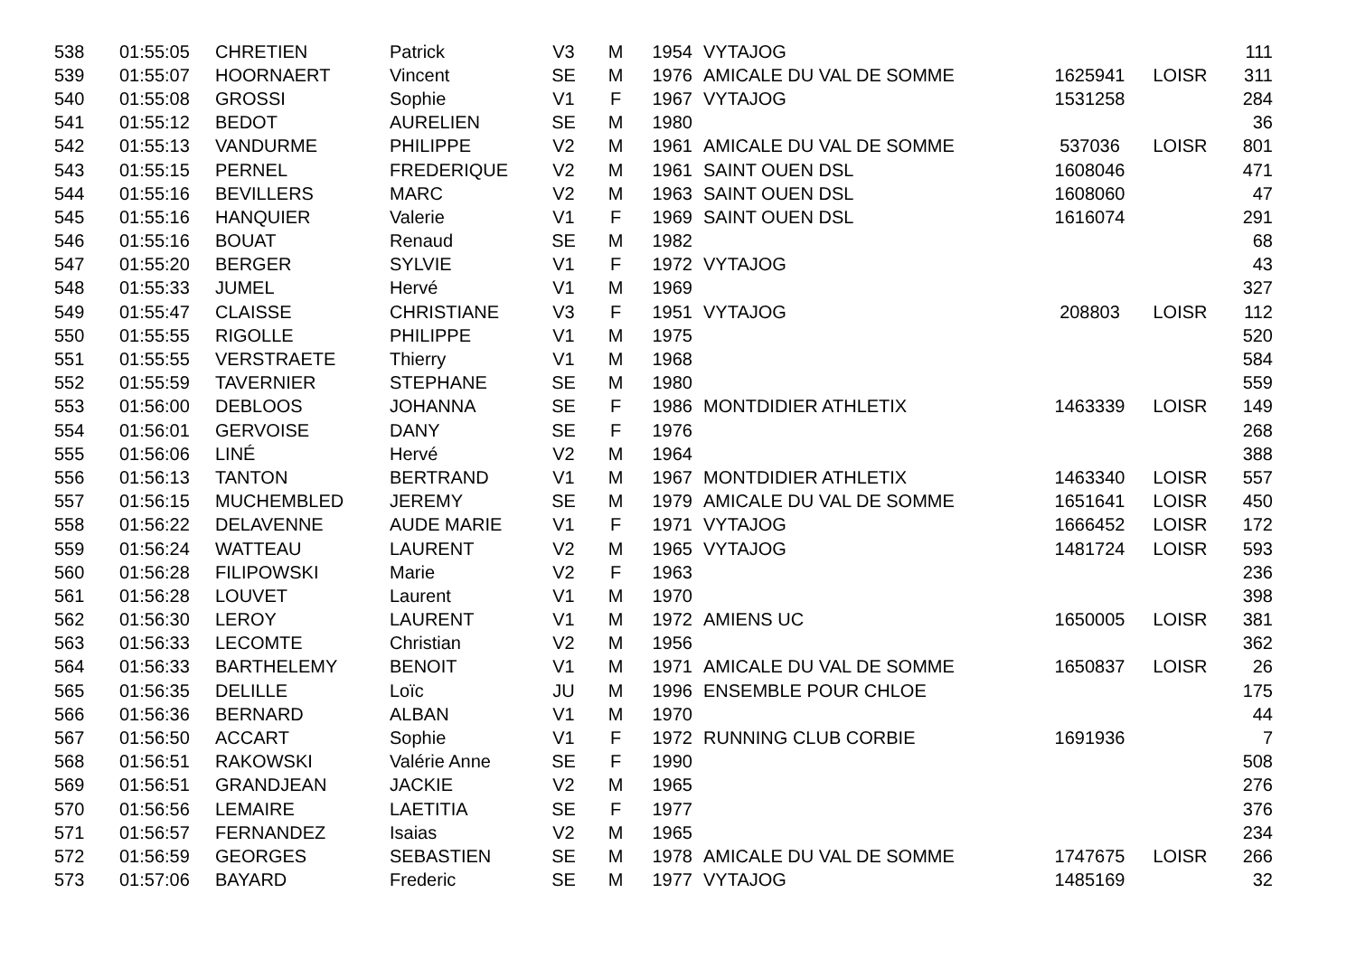| 538 | 01:55:05 | CHRETIEN | Patrick | V3 | M | 1954 | VYTAJOG | | | 111 |
| 539 | 01:55:07 | HOORNAERT | Vincent | SE | M | 1976 | AMICALE DU VAL DE SOMME | 1625941 | LOISR | 311 |
| 540 | 01:55:08 | GROSSI | Sophie | V1 | F | 1967 | VYTAJOG | 1531258 | | 284 |
| 541 | 01:55:12 | BEDOT | AURELIEN | SE | M | 1980 | | | | 36 |
| 542 | 01:55:13 | VANDURME | PHILIPPE | V2 | M | 1961 | AMICALE DU VAL DE SOMME | 537036 | LOISR | 801 |
| 543 | 01:55:15 | PERNEL | FREDERIQUE | V2 | M | 1961 | SAINT OUEN DSL | 1608046 | | 471 |
| 544 | 01:55:16 | BEVILLERS | MARC | V2 | M | 1963 | SAINT OUEN DSL | 1608060 | | 47 |
| 545 | 01:55:16 | HANQUIER | Valerie | V1 | F | 1969 | SAINT OUEN DSL | 1616074 | | 291 |
| 546 | 01:55:16 | BOUAT | Renaud | SE | M | 1982 | | | | 68 |
| 547 | 01:55:20 | BERGER | SYLVIE | V1 | F | 1972 | VYTAJOG | | | 43 |
| 548 | 01:55:33 | JUMEL | Hervé | V1 | M | 1969 | | | | 327 |
| 549 | 01:55:47 | CLAISSE | CHRISTIANE | V3 | F | 1951 | VYTAJOG | 208803 | LOISR | 112 |
| 550 | 01:55:55 | RIGOLLE | PHILIPPE | V1 | M | 1975 | | | | 520 |
| 551 | 01:55:55 | VERSTRAETE | Thierry | V1 | M | 1968 | | | | 584 |
| 552 | 01:55:59 | TAVERNIER | STEPHANE | SE | M | 1980 | | | | 559 |
| 553 | 01:56:00 | DEBLOOS | JOHANNA | SE | F | 1986 | MONTDIDIER ATHLETIX | 1463339 | LOISR | 149 |
| 554 | 01:56:01 | GERVOISE | DANY | SE | F | 1976 | | | | 268 |
| 555 | 01:56:06 | LINÉ | Hervé | V2 | M | 1964 | | | | 388 |
| 556 | 01:56:13 | TANTON | BERTRAND | V1 | M | 1967 | MONTDIDIER ATHLETIX | 1463340 | LOISR | 557 |
| 557 | 01:56:15 | MUCHEMBLED | JEREMY | SE | M | 1979 | AMICALE DU VAL DE SOMME | 1651641 | LOISR | 450 |
| 558 | 01:56:22 | DELAVENNE | AUDE MARIE | V1 | F | 1971 | VYTAJOG | 1666452 | LOISR | 172 |
| 559 | 01:56:24 | WATTEAU | LAURENT | V2 | M | 1965 | VYTAJOG | 1481724 | LOISR | 593 |
| 560 | 01:56:28 | FILIPOWSKI | Marie | V2 | F | 1963 | | | | 236 |
| 561 | 01:56:28 | LOUVET | Laurent | V1 | M | 1970 | | | | 398 |
| 562 | 01:56:30 | LEROY | LAURENT | V1 | M | 1972 | AMIENS UC | 1650005 | LOISR | 381 |
| 563 | 01:56:33 | LECOMTE | Christian | V2 | M | 1956 | | | | 362 |
| 564 | 01:56:33 | BARTHELEMY | BENOIT | V1 | M | 1971 | AMICALE DU VAL DE SOMME | 1650837 | LOISR | 26 |
| 565 | 01:56:35 | DELILLE | Loïc | JU | M | 1996 | ENSEMBLE POUR CHLOE | | | 175 |
| 566 | 01:56:36 | BERNARD | ALBAN | V1 | M | 1970 | | | | 44 |
| 567 | 01:56:50 | ACCART | Sophie | V1 | F | 1972 | RUNNING CLUB CORBIE | 1691936 | | 7 |
| 568 | 01:56:51 | RAKOWSKI | Valérie Anne | SE | F | 1990 | | | | 508 |
| 569 | 01:56:51 | GRANDJEAN | JACKIE | V2 | M | 1965 | | | | 276 |
| 570 | 01:56:56 | LEMAIRE | LAETITIA | SE | F | 1977 | | | | 376 |
| 571 | 01:56:57 | FERNANDEZ | Isaias | V2 | M | 1965 | | | | 234 |
| 572 | 01:56:59 | GEORGES | SEBASTIEN | SE | M | 1978 | AMICALE DU VAL DE SOMME | 1747675 | LOISR | 266 |
| 573 | 01:57:06 | BAYARD | Frederic | SE | M | 1977 | VYTAJOG | 1485169 | | 32 |